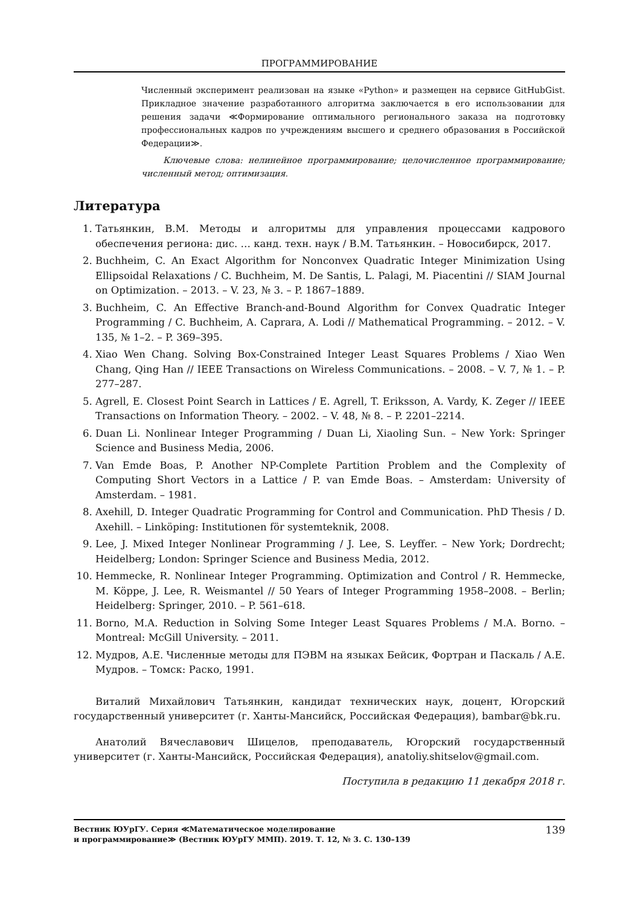ПРОГРАММИРОВАНИЕ
Численный эксперимент реализован на языке «Python» и размещен на сервисе GitHubGist. Прикладное значение разработанного алгоритма заключается в его использовании для решения задачи ≪Формирование оптимального регионального заказа на подготовку профессиональных кадров по учреждениям высшего и среднего образования в Российской Федерации≫.
Ключевые слова: нелинейное программирование; целочисленное программирование; численный метод; оптимизация.
Литература
1. Татьянкин, В.М. Методы и алгоритмы для управления процессами кадрового обеспечения региона: дис. … канд. техн. наук / В.М. Татьянкин. – Новосибирск, 2017.
2. Buchheim, C. An Exact Algorithm for Nonconvex Quadratic Integer Minimization Using Ellipsoidal Relaxations / C. Buchheim, M. De Santis, L. Palagi, M. Piacentini // SIAM Journal on Optimization. – 2013. – V. 23, № 3. – P. 1867–1889.
3. Buchheim, C. An Effective Branch-and-Bound Algorithm for Convex Quadratic Integer Programming / C. Buchheim, A. Caprara, A. Lodi // Mathematical Programming. – 2012. – V. 135, № 1–2. – P. 369–395.
4. Xiao Wen Chang. Solving Box-Constrained Integer Least Squares Problems / Xiao Wen Chang, Qing Han // IEEE Transactions on Wireless Communications. – 2008. – V. 7, № 1. – P. 277–287.
5. Agrell, E. Closest Point Search in Lattices / E. Agrell, T. Eriksson, A. Vardy, K. Zeger // IEEE Transactions on Information Theory. – 2002. – V. 48, № 8. – P. 2201–2214.
6. Duan Li. Nonlinear Integer Programming / Duan Li, Xiaoling Sun. – New York: Springer Science and Business Media, 2006.
7. Van Emde Boas, P. Another NP-Complete Partition Problem and the Complexity of Computing Short Vectors in a Lattice / P. van Emde Boas. – Amsterdam: University of Amsterdam. – 1981.
8. Axehill, D. Integer Quadratic Programming for Control and Communication. PhD Thesis / D. Axehill. – Linköping: Institutionen för systemteknik, 2008.
9. Lee, J. Mixed Integer Nonlinear Programming / J. Lee, S. Leyffer. – New York; Dordrecht; Heidelberg; London: Springer Science and Business Media, 2012.
10. Hemmecke, R. Nonlinear Integer Programming. Optimization and Control / R. Hemmecke, M. Köppe, J. Lee, R. Weismantel // 50 Years of Integer Programming 1958–2008. – Berlin; Heidelberg: Springer, 2010. – P. 561–618.
11. Borno, M.A. Reduction in Solving Some Integer Least Squares Problems / M.A. Borno. – Montreal: McGill University. – 2011.
12. Мудров, А.Е. Численные методы для ПЭВМ на языках Бейсик, Фортран и Паскаль / А.Е. Мудров. – Томск: Раско, 1991.
Виталий Михайлович Татьянкин, кандидат технических наук, доцент, Югорский государственный университет (г. Ханты-Мансийск, Российская Федерация), bambar@bk.ru.
Анатолий Вячеславович Шицелов, преподаватель, Югорский государственный университет (г. Ханты-Мансийск, Российская Федерация), anatoliy.shitselov@gmail.com.
Поступила в редакцию 11 декабря 2018 г.
Вестник ЮУрГУ. Серия ≪Математическое моделирование
и программирование≫ (Вестник ЮУрГУ ММП). 2019. Т. 12, № 3. С. 130–139 139